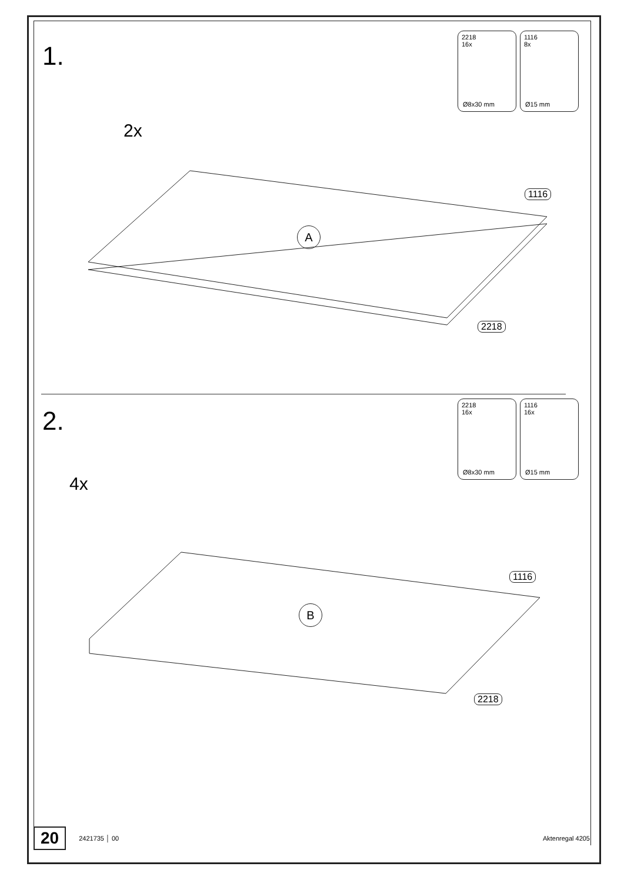1.
2218
16x
Ø8x30 mm
1116
8x
Ø15 mm
2x
A
1116
2218
2.
2218
16x
Ø8x30 mm
1116
16x
Ø15 mm
4x
B
1116
2218
20 2421735 │ 00 Aktenregal 4205